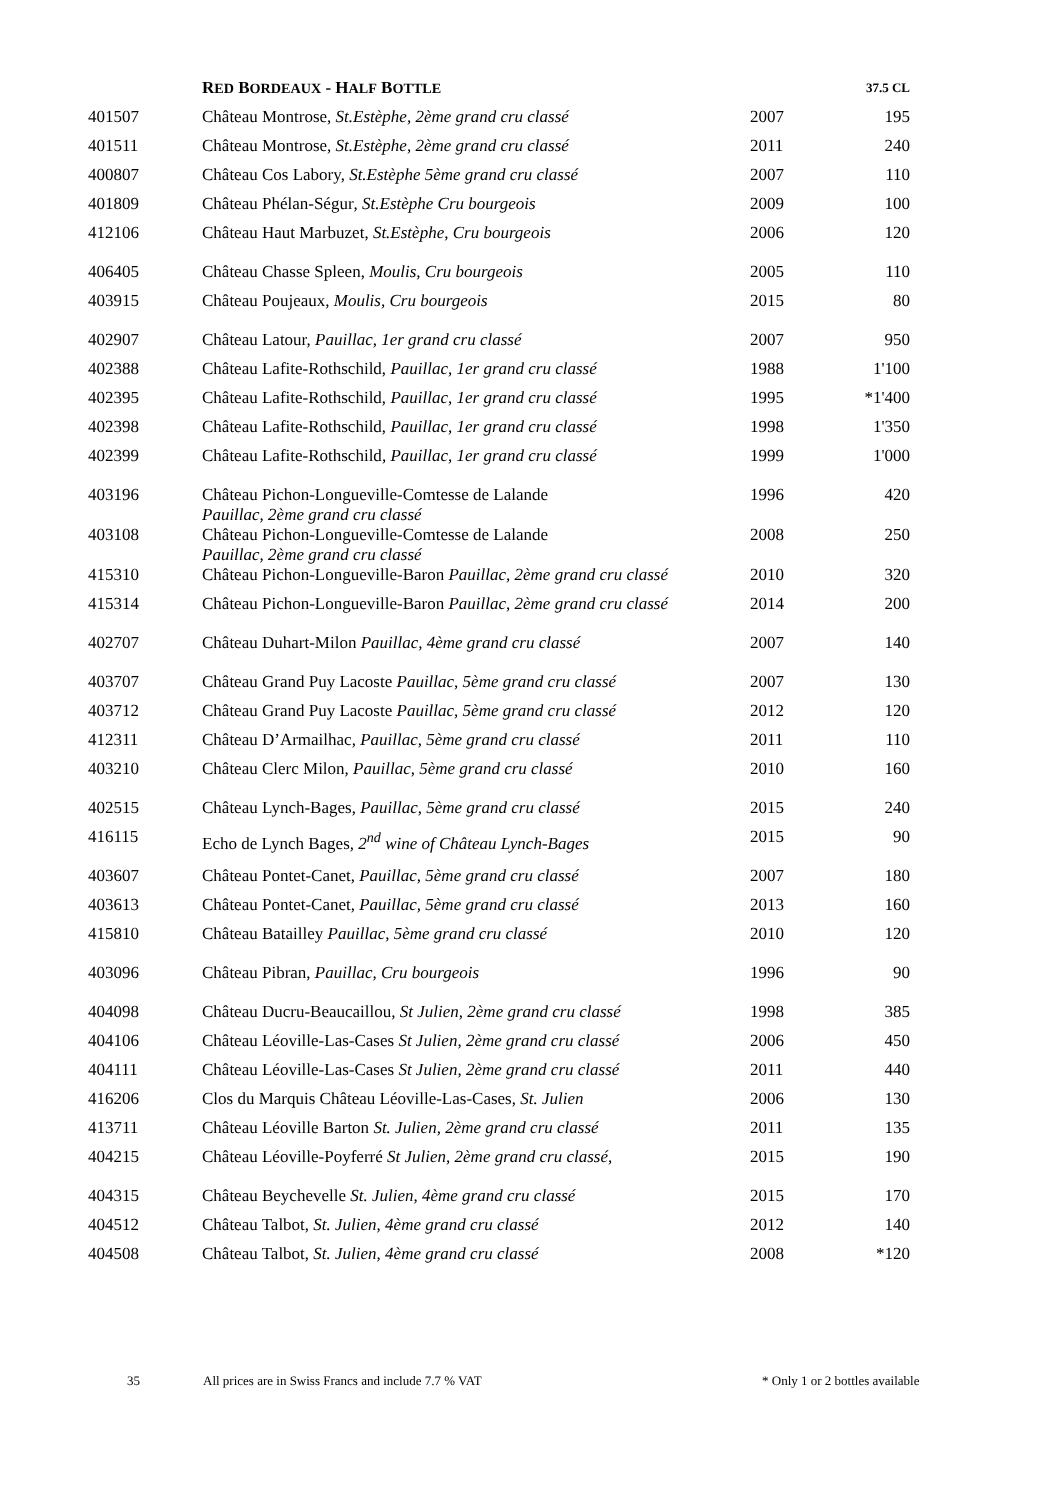| | R ED B ORDEAUX - H ALF B OTTLE | | 37.5 CL |
| --- | --- | --- | --- |
| 401507 | Château Montrose , St.Estèphe, 2ème grand cru classé | 2007 | 195 |
| 401511 | Château Montrose , St.Estèphe, 2ème grand cru classé | 2011 | 240 |
| 400807 | Château Cos Labory, St.Estèphe 5ème grand cru classé | 2007 | 110 |
| 401809 | Château Phélan-Ségur , St.Estèphe Cru bourgeois | 2009 | 100 |
| 412106 | Château Haut Marbuzet, St.Estèphe, Cru bourgeois | 2006 | 120 |
| 406405 | Château Chasse Spleen, Moulis, Cru bourgeois | 2005 | 110 |
| 403915 | Château Poujeaux , Moulis, Cru bourgeois | 2015 | 80 |
| 402907 | Château Latour, Pauillac, 1er grand cru classé | 2007 | 950 |
| 402388 | Château Lafite-Rothschild, Pauillac, 1er grand cru classé | 1988 | 1'100 |
| 402395 | Château Lafite-Rothschild, Pauillac, 1er grand cru classé | 1995 | *1'400 |
| 402398 | Château Lafite-Rothschild, Pauillac, 1er grand cru classé | 1998 | 1'350 |
| 402399 | Château Lafite-Rothschild , Pauillac, 1er grand cru classé | 1999 | 1'000 |
| 403196 | Château Pichon-Longueville-Comtesse de Lalande Pauillac, 2ème grand cru classé | 1996 | 420 |
| 403108 | Château Pichon-Longueville-Comtesse de Lalande Pauillac, 2ème grand cru classé | 2008 | 250 |
| 415310 | Château Pichon-Longueville-Baron Pauillac, 2ème grand cru classé | 2010 | 320 |
| 415314 | Château Pichon-Longueville-Baron Pauillac, 2ème grand cru classé | 2014 | 200 |
| 402707 | Château Duhart-Milon Pauillac, 4ème grand cru classé | 2007 | 140 |
| 403707 | Château Grand Puy Lacoste Pauillac, 5ème grand cru classé | 2007 | 130 |
| 403712 | Château Grand Puy Lacoste Pauillac, 5ème grand cru classé | 2012 | 120 |
| 412311 | Château D’Armailhac , Pauillac, 5ème grand cru classé | 2011 | 110 |
| 403210 | Château Clerc Milon , Pauillac, 5ème grand cru classé | 2010 | 160 |
| 402515 | Château Lynch-Bages, Pauillac, 5ème grand cru classé | 2015 | 240 |
| 416115 | Echo de Lynch Bages , 2<sup>nd</sup> wine of Château Lynch-Bages | 2015 | 90 |
| 403607 | Château Pontet-Canet , Pauillac, 5ème grand cru classé | 2007 | 180 |
| 403613 | Château Pontet-Canet , Pauillac, 5ème grand cru classé | 2013 | 160 |
| 415810 | Château Batailley Pauillac, 5ème grand cru classé | 2010 | 120 |
| 403096 | Château Pibran, Pauillac, Cru bourgeois | 1996 | 90 |
| 404098 | Château Ducru-Beaucaillou , St Julien, 2ème grand cru classé | 1998 | 385 |
| 404106 | Château Léoville-Las-Cases St Julien, 2ème grand cru classé | 2006 | 450 |
| 404111 | Château Léoville-Las-Cases St Julien, 2ème grand cru classé | 2011 | 440 |
| 416206 | Clos du Marquis Château Léoville-Las-Cases, St. Julien | 2006 | 130 |
| 413711 | Château Léoville Barton St. Julien, 2ème grand cru classé | 2011 | 135 |
| 404215 | Château Léoville-Poyferré St Julien, 2ème grand cru classé, | 2015 | 190 |
| 404315 | Château Beychevelle St. Julien, 4ème grand cru classé | 2015 | 170 |
| 404512 | Château Talbot, St. Julien, 4ème grand cru classé | 2012 | 140 |
| 404508 | Château Talbot, St. Julien, 4ème grand cru classé | 2008 | *120 |
35 All prices are in Swiss Francs and include 7.7 % VAT * Only 1 or 2 bottles available